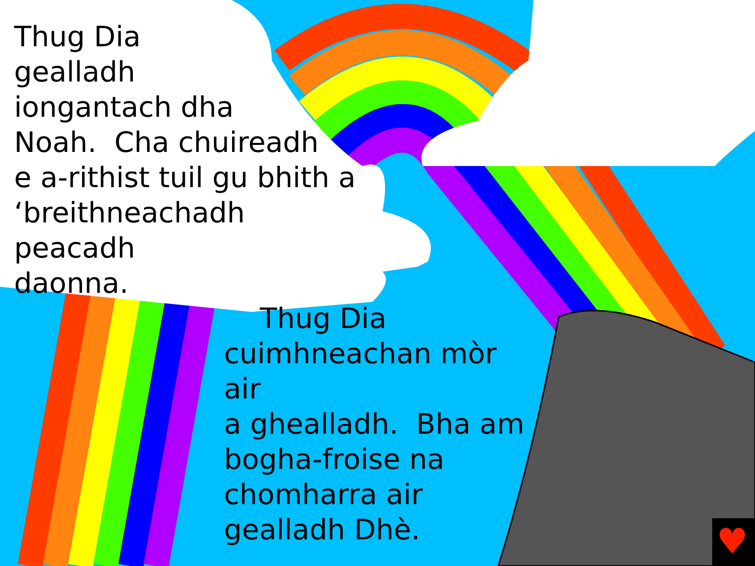♥
Thug Dia
gealladh
iongantach dha
Noah. Cha chuireadh
e a-rithist tuil gu bhith a
‘breithneachadh peacadh
daonna.
Thug Dia
cuimhneachan mòr air
a ghealladh. Bha am
bogha-froise na
chomharra air
gealladh Dhè.